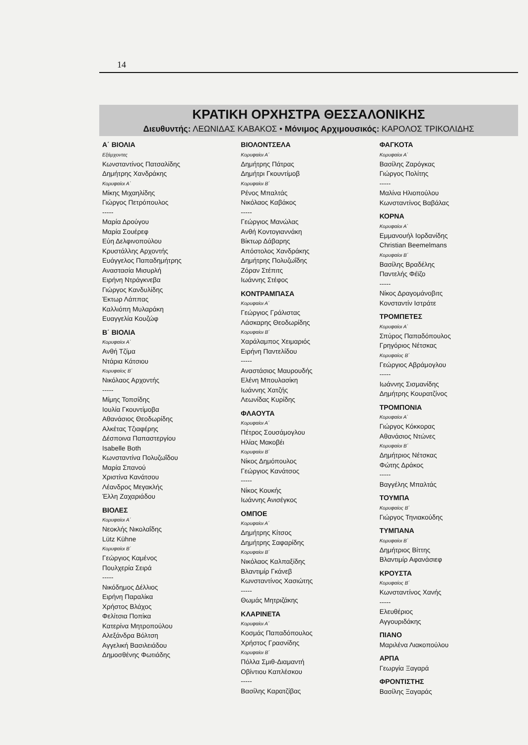14
ΚΡΑΤΙΚΗ ΟΡΧΗΣΤΡΑ ΘΕΣΣΑΛΟΝΙΚΗΣ
Διευθυντής: ΛΕΩΝΙΔΑΣ ΚΑΒΑΚΟΣ • Μόνιμος Αρχιμουσικός: ΚΑΡΟΛΟΣ ΤΡΙΚΟΛΙΔΗΣ
Α΄ ΒΙΟΛΙΑ
Εξάρχοντες
Κωνσταντίνος Πατσαλίδης
Δημήτρης Χανδράκης
Κορυφαίοι Α΄
Μίκης Μιχαηλίδης
Γιώργος Πετρόπουλος
-----
Μαρία Δρούγου
Μαρία Σουέρεφ
Εύη Δελφινοπούλου
Κρυστάλλης Αρχοντής
Ευάγγελος Παπαδημήτρης
Αναστασία Μισυρλή
Ειρήνη Ντράγκνεβα
Γιώργος Κανδυλίδης
Έκτωρ Λάππας
Καλλιόπη Μυλαράκη
Ευαγγελία Κουζώφ
Β΄ ΒΙΟΛΙΑ
Κορυφαίοι Α΄
Ανθή Τζίμα
Ντάρια Κάτσιου
Κορυφαίος Β΄
Νικόλαος Αρχοντής
-----
Μίμης Τοπσίδης
Ιουλία Γκουντίμοβα
Αθανάσιος Θεοδωρίδης
Αλκέτας Τζιαφέρης
Δέσποινα Παπαστεργίου
Isabelle Both
Κωνσταντίνα Πολυζωΐδου
Μαρία Σπανού
Χριστίνα Κανάτσου
Λέανδρος Μεγακλής
Έλλη Ζαχαριάδου
ΒΙΟΛΕΣ
Κορυφαίοι Α΄
Νεοκλής Νικολαΐδης
Lütz Kühne
Κορυφαίοι Β΄
Γεώργιος Καμένος
Πουλχερία Σειρά
-----
Νικόδημος Δέλλιος
Ειρήνη Παραλίκα
Χρήστος Βλάχος
Φελίτσια Ποπίκα
Κατερίνα Μητροπούλου
Αλεξάνδρα Βόλτση
Αγγελική Βασιλειάδου
Δημοσθένης Φωτιάδης
ΒΙΟΛΟΝΤΣΕΛΑ
Κορυφαίοι Α΄
Δημήτρης Πάτρας
Δημήτρι Γκουντίμοβ
Κορυφαίοι Β΄
Ρένος Μπαλτάς
Νικόλαος Καβάκος
-----
Γεώργιος Μανώλας
Ανθή Κοντογιαννάκη
Βίκτωρ Δάβαρης
Απόστολος Χανδράκης
Δημήτρης Πολυζωΐδης
Ζόραν Στέπιτς
Ιωάννης Στέφος
ΚΟΝΤΡΑΜΠΑΣΑ
Κορυφαίοι Α΄
Γεώργιος Γράλιστας
Λάσκαρης Θεοδωρίδης
Κορυφαίοι Β΄
Χαράλαμπος Χειμαριός
Ειρήνη Παντελίδου
-----
Αναστάσιος Μαυρουδής
Ελένη Μπουλασίκη
Ιωάννης Χατζής
Λεωνίδας Κυρίδης
ΦΛΑΟΥΤΑ
Κορυφαίοι Α΄
Πέτρος Σουσάμογλου
Ηλίας Μακοβέι
Κορυφαίοι Β΄
Νίκος Δημόπουλος
Γεώργιος Κανάτσος
-----
Νίκος Κουκής
Ιωάννης Ανισέγκος
ΟΜΠΟΕ
Κορυφαίοι Α΄
Δημήτρης Κίτσος
Δημήτρης Σαφαρίδης
Κορυφαίοι Β΄
Νικόλαος Καλπαξίδης
Βλαντιμίρ Γκάνεβ
Κωνσταντίνος Χασιώτης
-----
Θωμάς Μητριζάκης
ΚΛΑΡΙΝΕΤΑ
Κορυφαίοι Α΄
Κοσμάς Παπαδόπουλος
Χρήστος Γρασνίδης
Κορυφαίοι Β΄
Πόλλα Σμιθ-Διαμαντή
Οβίντιου Καπλέσκου
-----
Βασίλης Καρατζίβας
ΦΑΓΚΟΤΑ
Κορυφαίοι Α΄
Βασίλης Ζαρόγκας
Γιώργος Πολίτης
-----
Μαλίνα Ηλιοπούλου
Κωνσταντίνος Βαβάλας
ΚΟΡΝΑ
Κορυφαίοι Α΄
Εμμανουήλ Ιορδανίδης
Christian Beemelmans
Κορυφαίοι Β΄
Βασίλης Βραδέλης
Παντελής Φέϊζο
-----
Νίκος Δραγομάνοβιτς
Κονσταντίν Ιστράτε
ΤΡΟΜΠΕΤΕΣ
Κορυφαίοι Α΄
Σπύρος Παπαδόπουλος
Γρηγόριος Νέτσκας
Κορυφαίος Β΄
Γεώργιος Αβράμογλου
-----
Ιωάννης Σισμανίδης
Δημήτρης Κουρατζίνος
ΤΡΟΜΠΟΝΙΑ
Κορυφαίοι Α΄
Γιώργος Κόκκορας
Αθανάσιος Ντώνες
Κορυφαίοι Β΄
Δημήτριος Νέτσκας
Φώτης Δράκος
-----
Βαγγέλης Μπαλτάς
ΤΟΥΜΠΑ
Κορυφαίος Β΄
Γιώργος Τηνιακούδης
ΤΥΜΠΑΝΑ
Κορυφαίοι Β΄
Δημήτριος Βίττης
Βλαντιμίρ Αφανάσιεφ
ΚΡΟΥΣΤΑ
Κορυφαίος Β΄
Κωνσταντίνος Χανής
-----
Ελευθέριος
Αγγουριδάκης
ΠΙΑΝΟ
Μαριλένα Λιακοπούλου
ΑΡΠΑ
Γεωργία Ξαγαρά
ΦΡΟΝΤΙΣΤΗΣ
Βασίλης Ξαγαράς